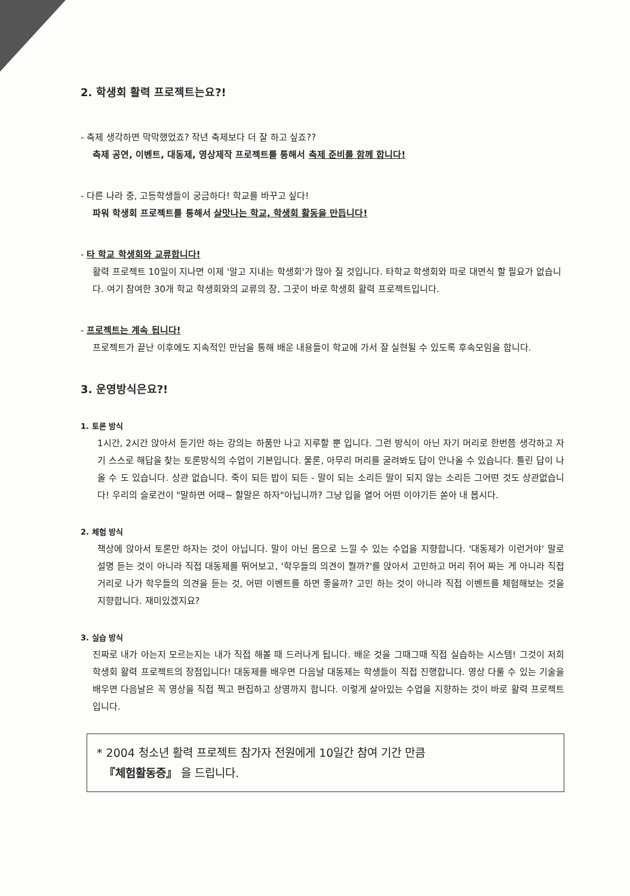2. 학생회 활력 프로젝트는요?!
- 축제 생각하면 막막했었죠? 작년 축제보다 더 잘 하고 싶죠??
축제 공연, 이벤트, 대동제, 영상제작 프로젝트를 통해서 축제 준비를 함께 합니다!
- 다른 나라 중, 고등학생들이 궁금하다! 학교를 바꾸고 싶다!
파워 학생회 프로젝트를 통해서 살맛나는 학교, 학생회 활동을 만듭니다!
- 타 학교 학생회와 교류합니다!
활력 프로젝트 10일이 지나면 이제 '알고 지내는 학생회'가 많아 질 것입니다. 타학교 학생회와 따로 대면식 할 필요가 없습니다. 여기 참여한 30개 학교 학생회와의 교류의 장, 그곳이 바로 학생회 활력 프로젝트입니다.
- 프로젝트는 계속 됩니다!
프로젝트가 끝난 이후에도 지속적인 만남을 통해 배운 내용들이 학교에 가서 잘 실현될 수 있도록 후속모임을 합니다.
3. 운영방식은요?!
1. 토론 방식
1시간, 2시간 앉아서 듣기만 하는 강의는 하품만 나고 지루할 뿐 입니다. 그런 방식이 아닌 자기 머리로 한번쯤 생각하고 자기 스스로 해답을 찾는 토론방식의 수업이 기본입니다. 물론, 아무리 머리를 굴려봐도 답이 안나올 수 있습니다. 틀린 답이 나올 수 도 있습니다. 상관 없습니다. 죽이 되든 밥이 되든 - 말이 되는 소리든 말이 되지 않는 소리든 그어떤 것도 상관없습니다! 우리의 슬로건이 "말하면 어때~ 할말은 하자"아닙니까? 그냥 입을 열어 어떤 이야기든 쏟아 내 봅시다.
2. 체험 방식
책상에 앉아서 토론만 하자는 것이 아닙니다. 말이 아닌 몸으로 느낄 수 있는 수업을 지향합니다. '대동제가 이런거야' 말로 설명 듣는 것이 아니라 직접 대동제를 뛰어보고, '학우들의 의견이 뭘까?'를 앉아서 고민하고 머리 쥐어 짜는 게 아니라 직접 거리로 나가 학우들의 의견을 듣는 것, 어떤 이벤트를 하면 좋을까? 고민 하는 것이 아니라 직접 이벤트를 체험해보는 것을 지향합니다. 재미있겠지요?
3. 실습 방식
진짜로 내가 아는지 모르는지는 내가 직접 해볼 때 드러나게 됩니다. 배운 것을 그때그때 직접 실습하는 시스템! 그것이 저희 학생회 활력 프로젝트의 장점입니다! 대동제를 배우면 다음날 대동제는 학생들이 직접 진행합니다. 영상 다룰 수 있는 기술을 배우면 다음날은 꼭 영상을 직접 찍고 편집하고 상영까지 합니다. 이렇게 살아있는 수업을 지향하는 것이 바로 활력 프로젝트입니다.
* 2004 청소년 활력 프로젝트 참가자 전원에게 10일간 참여 기간 만큼
『체험활동증』 을 드립니다.